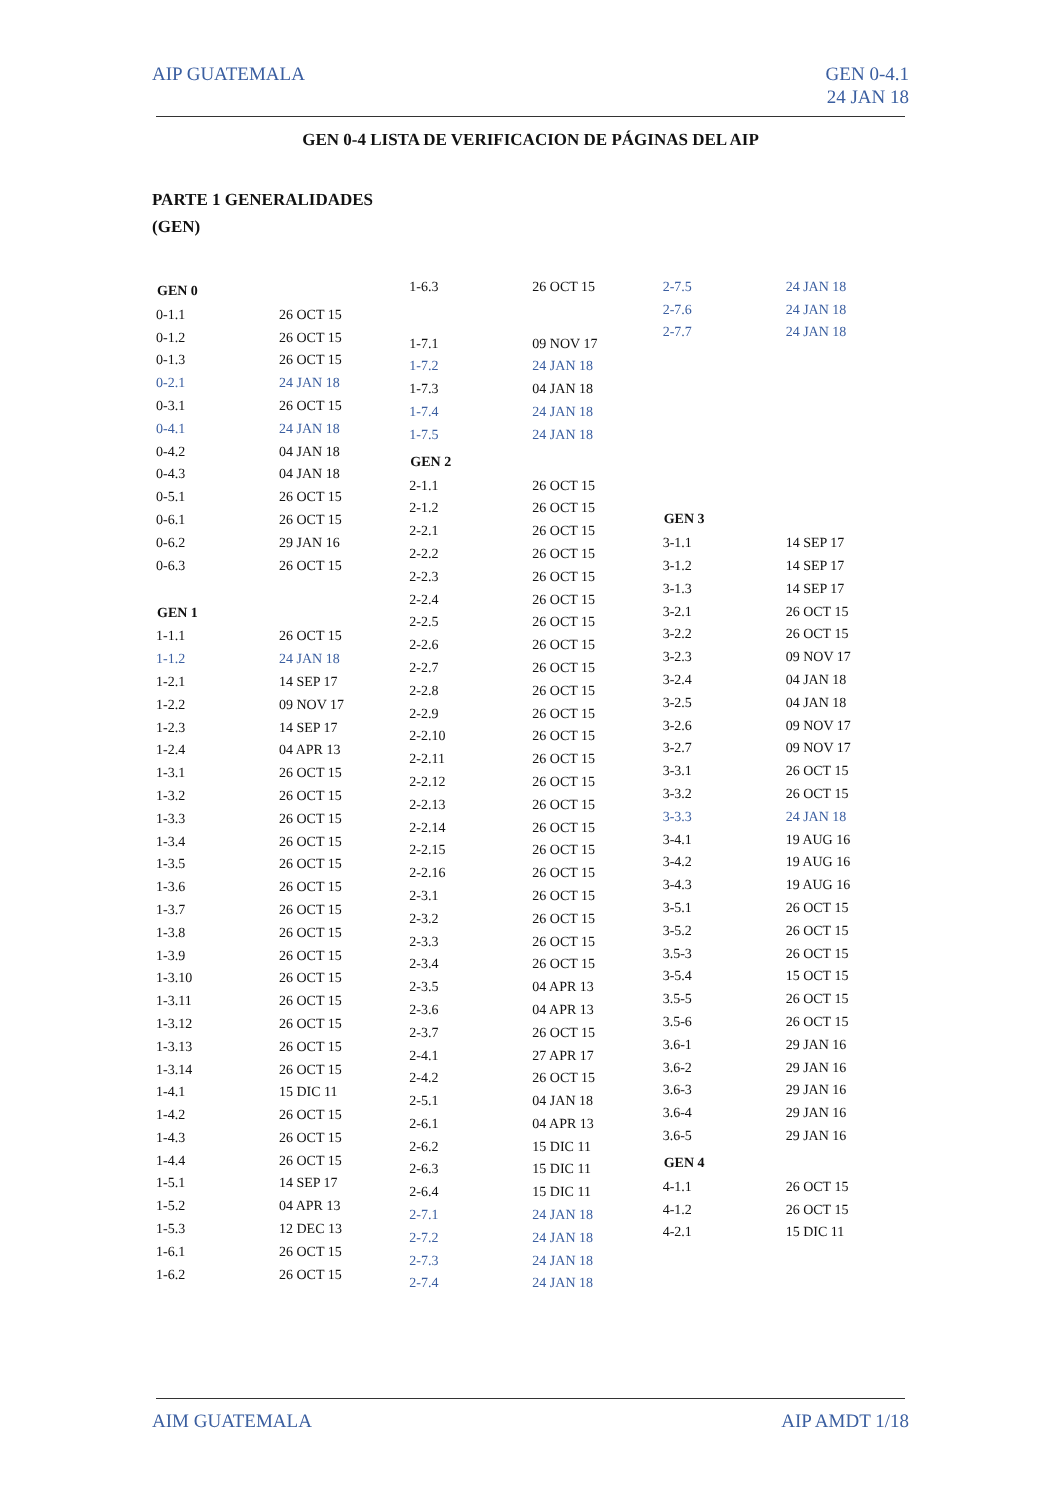AIP GUATEMALA GEN 0-4.1
24 JAN 18
GEN 0-4 LISTA DE VERIFICACION DE PÁGINAS DEL AIP
PARTE 1 GENERALIDADES
(GEN)
| GEN 0 | |
| --- | --- |
| 0-1.1 | 26 OCT 15 |
| 0-1.2 | 26 OCT 15 |
| 0-1.3 | 26 OCT 15 |
| 0-2.1 | 24 JAN 18 |
| 0-3.1 | 26 OCT 15 |
| 0-4.1 | 24 JAN 18 |
| 0-4.2 | 04 JAN 18 |
| 0-4.3 | 04 JAN 18 |
| 0-5.1 | 26 OCT 15 |
| 0-6.1 | 26 OCT 15 |
| 0-6.2 | 29 JAN 16 |
| 0-6.3 | 26 OCT 15 |
| GEN 1 | |
| 1-1.1 | 26 OCT 15 |
| 1-1.2 | 24 JAN 18 |
| 1-2.1 | 14 SEP 17 |
| 1-2.2 | 09 NOV 17 |
| 1-2.3 | 14 SEP 17 |
| 1-2.4 | 04 APR 13 |
| 1-3.1 | 26 OCT 15 |
| 1-3.2 | 26 OCT 15 |
| 1-3.3 | 26 OCT 15 |
| 1-3.4 | 26 OCT 15 |
| 1-3.5 | 26 OCT 15 |
| 1-3.6 | 26 OCT 15 |
| 1-3.7 | 26 OCT 15 |
| 1-3.8 | 26 OCT 15 |
| 1-3.9 | 26 OCT 15 |
| 1-3.10 | 26 OCT 15 |
| 1-3.11 | 26 OCT 15 |
| 1-3.12 | 26 OCT 15 |
| 1-3.13 | 26 OCT 15 |
| 1-3.14 | 26 OCT 15 |
| 1-4.1 | 15 DIC 11 |
| 1-4.2 | 26 OCT 15 |
| 1-4.3 | 26 OCT 15 |
| 1-4.4 | 26 OCT 15 |
| 1-5.1 | 14 SEP 17 |
| 1-5.2 | 04 APR 13 |
| 1-5.3 | 12 DEC 13 |
| 1-6.1 | 26 OCT 15 |
| 1-6.2 | 26 OCT 15 |
| 1-6.3 | 26 OCT 15 |
| 1-7.1 | 09 NOV 17 |
| 1-7.2 | 24 JAN 18 |
| 1-7.3 | 04 JAN 18 |
| 1-7.4 | 24 JAN 18 |
| 1-7.5 | 24 JAN 18 |
| GEN 2 | |
| 2-1.1 | 26 OCT 15 |
| 2-1.2 | 26 OCT 15 |
| 2-2.1 | 26 OCT 15 |
| 2-2.2 | 26 OCT 15 |
| 2-2.3 | 26 OCT 15 |
| 2-2.4 | 26 OCT 15 |
| 2-2.5 | 26 OCT 15 |
| 2-2.6 | 26 OCT 15 |
| 2-2.7 | 26 OCT 15 |
| 2-2.8 | 26 OCT 15 |
| 2-2.9 | 26 OCT 15 |
| 2-2.10 | 26 OCT 15 |
| 2-2.11 | 26 OCT 15 |
| 2-2.12 | 26 OCT 15 |
| 2-2.13 | 26 OCT 15 |
| 2-2.14 | 26 OCT 15 |
| 2-2.15 | 26 OCT 15 |
| 2-2.16 | 26 OCT 15 |
| 2-3.1 | 26 OCT 15 |
| 2-3.2 | 26 OCT 15 |
| 2-3.3 | 26 OCT 15 |
| 2-3.4 | 26 OCT 15 |
| 2-3.5 | 04 APR 13 |
| 2-3.6 | 04 APR 13 |
| 2-3.7 | 26 OCT 15 |
| 2-4.1 | 27 APR 17 |
| 2-4.2 | 26 OCT 15 |
| 2-5.1 | 04 JAN 18 |
| 2-6.1 | 04 APR 13 |
| 2-6.2 | 15 DIC 11 |
| 2-6.3 | 15 DIC 11 |
| 2-6.4 | 15 DIC 11 |
| 2-7.1 | 24 JAN 18 |
| 2-7.2 | 24 JAN 18 |
| 2-7.3 | 24 JAN 18 |
| 2-7.4 | 24 JAN 18 |
| 2-7.5 | 24 JAN 18 |
| 2-7.6 | 24 JAN 18 |
| 2-7.7 | 24 JAN 18 |
| GEN 3 | |
| 3-1.1 | 14 SEP 17 |
| 3-1.2 | 14 SEP 17 |
| 3-1.3 | 14 SEP 17 |
| 3-2.1 | 26 OCT 15 |
| 3-2.2 | 26 OCT 15 |
| 3-2.3 | 09 NOV 17 |
| 3-2.4 | 04 JAN 18 |
| 3-2.5 | 04 JAN 18 |
| 3-2.6 | 09 NOV 17 |
| 3-2.7 | 09 NOV 17 |
| 3-3.1 | 26 OCT 15 |
| 3-3.2 | 26 OCT 15 |
| 3-3.3 | 24 JAN 18 |
| 3-4.1 | 19 AUG 16 |
| 3-4.2 | 19 AUG 16 |
| 3-4.3 | 19 AUG 16 |
| 3-5.1 | 26 OCT 15 |
| 3-5.2 | 26 OCT 15 |
| 3.5-3 | 26 OCT 15 |
| 3-5.4 | 15 OCT 15 |
| 3.5-5 | 26 OCT 15 |
| 3.5-6 | 26 OCT 15 |
| 3.6-1 | 29 JAN 16 |
| 3.6-2 | 29 JAN 16 |
| 3.6-3 | 29 JAN 16 |
| 3.6-4 | 29 JAN 16 |
| 3.6-5 | 29 JAN 16 |
| GEN 4 | |
| 4-1.1 | 26 OCT 15 |
| 4-1.2 | 26 OCT 15 |
| 4-2.1 | 15 DIC 11 |
AIM GUATEMALA AIP AMDT 1/18